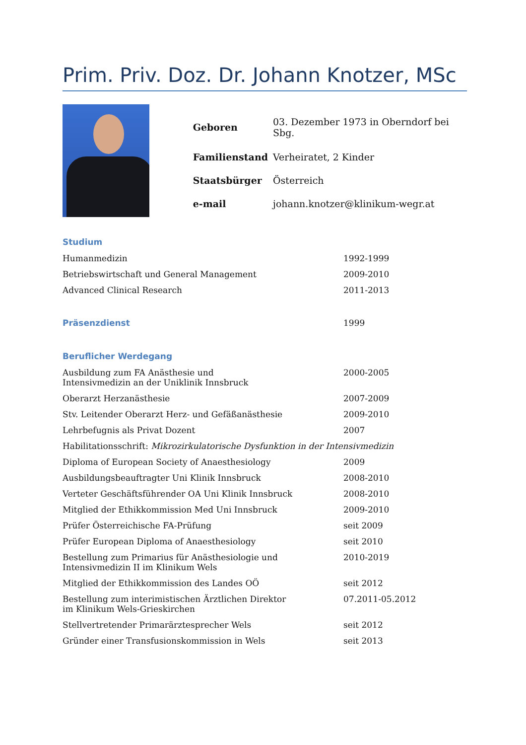Prim. Priv. Doz. Dr. Johann Knotzer, MSc
| Geboren | 03. Dezember 1973 in Oberndorf bei Sbg. |
| Familienstand | Verheiratet, 2 Kinder |
| Staatsbürger | Österreich |
| e-mail | johann.knotzer@klinikum-wegr.at |
Studium
| Humanmedizin | 1992-1999 |
| Betriebswirtschaft und General Management | 2009-2010 |
| Advanced Clinical Research | 2011-2013 |
| Präsenzdienst | 1999 |
Beruflicher Werdegang
| Ausbildung zum FA Anästhesie und Intensivmedizin an der Uniklinik Innsbruck | 2000-2005 |
| Oberarzt Herzanästhesie | 2007-2009 |
| Stv. Leitender Oberarzt Herz- und Gefäßanästhesie | 2009-2010 |
| Lehrbefugnis als Privat Dozent | 2007 |
| Habilitationsschrift: Mikrozirkulatorische Dysfunktion in der Intensivmedizin | |
| Diploma of European Society of Anaesthesiology | 2009 |
| Ausbildungsbeauftragter Uni Klinik Innsbruck | 2008-2010 |
| Verteter Geschäftsführender OA Uni Klinik Innsbruck | 2008-2010 |
| Mitglied der Ethikkommission Med Uni Innsbruck | 2009-2010 |
| Prüfer Österreichische FA-Prüfung | seit 2009 |
| Prüfer European Diploma of Anaesthesiology | seit 2010 |
| Bestellung zum Primarius für Anästhesiologie und Intensivmedizin II im Klinikum Wels | 2010-2019 |
| Mitglied der Ethikkommission des Landes OÖ | seit 2012 |
| Bestellung zum interimistischen Ärztlichen Direktor im Klinikum Wels-Grieskirchen | 07.2011-05.2012 |
| Stellvertretender Primarärztesprecher Wels | seit 2012 |
| Gründer einer Transfusionskommission in Wels | seit 2013 |